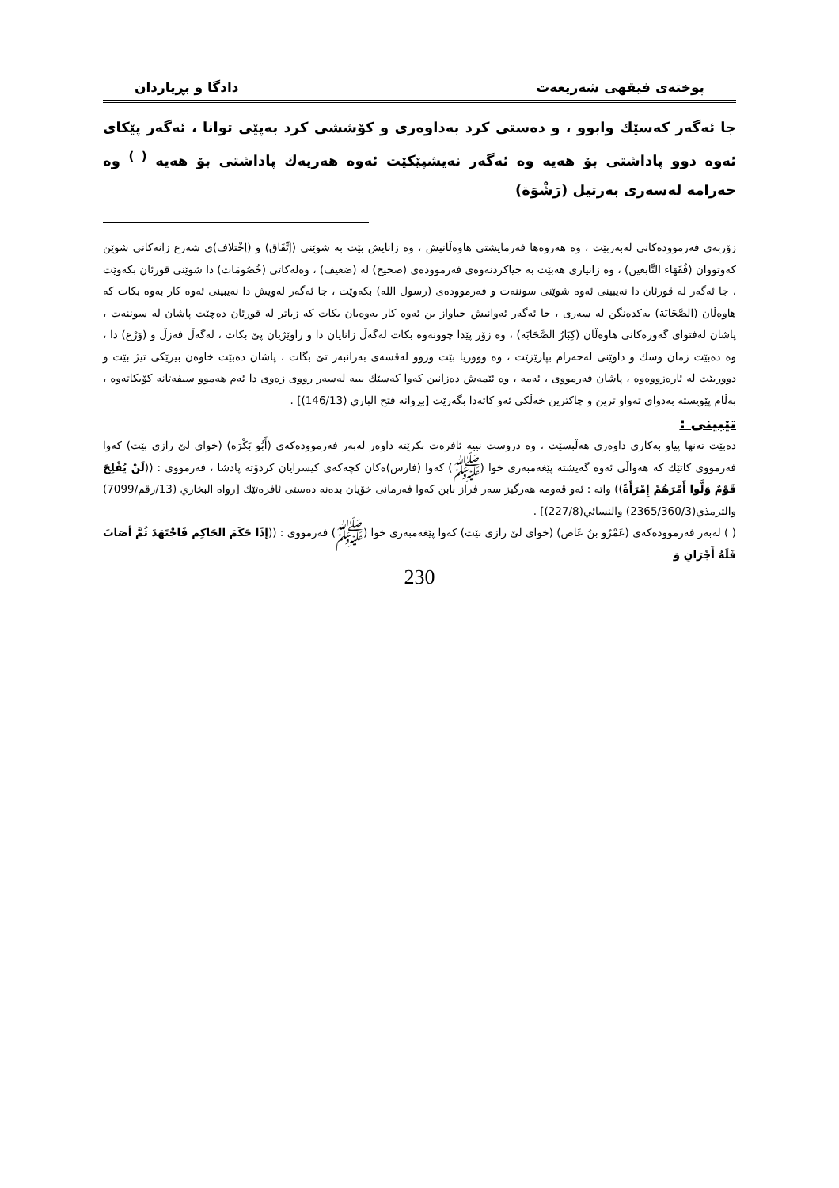پوختەی فیقهی شەریعەت دادگا و بڕیاردان
جا ئەگەر كەسێك وابوو ، و دەستی كرد بەداوەری و كۆششی كرد بەپێی توانا ، ئەگەر پێكای ئەوە دوو پاداشتی بۆ هەیە وە ئەگەر نەیشپێكێت ئەوە هەریەك پاداشتی بۆ هەیە <sup>( )</sup> وە حەرامە لەسەری بەرتیل (رَشْوَة)
زۆربەی فەرموودەكانی لەبەربێت ، وە هەروەها فەرمایشتی هاوەڵانیش ، وە زانایش بێت بە شوێنی (إتِّفَاق) و (إخْتلاف)ی شەرع زانەكانی شوێن كەوتووان (فُقَهَاء التَّابعين) ، وە زانیاری هەبێت بە جیاكردنەوەی فەرموودەی (صحیح) لە (ضعیف) ، وەلەكاتی (خُصُومَات) دا شوێنی قورئان بكەوێت ، جا ئەگەر لە قورئان دا نەیبینی ئەوە شوێنی سوننەت و فەرموودەی (رسول الله) بكەوێت ، جا ئەگەر لەویش دا نەیبینی ئەوە كار بەوە بكات كە هاوەڵان (الصَّحَابَة) یەكدەنگن لە سەری ، جا ئەگەر ئەوانیش جیاواز بن ئەوە كار بەوەیان بكات كە زیاتر لە قورئان دەچێت پاشان لە سوننەت ، پاشان لەفتوای گەورەكانی هاوەڵان (كِبَارُ الصَّحَابَة) ، وە زۆر پێدا چوونەوە بكات لەگەڵ زانایان دا و راوێژیان پێ بكات ، لەگەڵ فەزڵ و (وَرْع) دا ، وە دەبێت زمان وسك و داوێنی لەحەرام بپارێزێت ، وە وووریا بێت وزوو لەقسەی بەرانبەر تێ بگات ، پاشان دەبێت خاوەن بیرێكی تیژ بێت و دووربێت لە ئارەزووەوە ، پاشان فەرمووی ، ئەمە ، وە ئێمەش دەزانین كەوا كەسێك نییە لەسەر رووی زەوی دا ئەم هەموو سیفەتانە كۆبكاتەوە ، بەڵام پێویستە بەدوای تەواو ترین و چاكترین خەڵكی ئەو كاتەدا بگەرێت [بڕوانە فتح الباري (146/13)] .
تێبینی :
دەبێت تەنها پیاو بەكاری داوەری هەڵبسێت ، وە دروست نییە ئافرەت بكرێتە داوەر لەبەر فەرموودەكەی (أَبُو بَكْرَة) (خوای لێ رازی بێت) كەوا فەرمووی كاتێك كە هەواڵی ئەوە گەیشتە پێغەمبەری خوا (ﷺ) كەوا (فارس)ەكان كچەكەی كیسرایان كردۆتە پادشا ، فەرمووی : ((لَنْ يُفْلِحَ قَوْمٌ وَلَّوا أَمْرَهُمْ إِمْرَأَةً)) واتە : ئەو قەومە هەرگیز سەر فراز نابن كەوا فەرمانی خۆیان بدەنە دەستی ئافرەتێك [رواه البخاري (13/رقم/7099) والترمذي(2365/360/3) والنسائي(227/8)] .
( ) لەبەر فەرموودەكەی (عَمْرُو بنُ عَاص) (خوای لێ رازی بێت) كەوا پێغەمبەری خوا (ﷺ) فەرمووی : ((إذَا حَكَمَ الحَاكِم فَاجْتَهَدَ ثُمَّ أصَابَ فَلَهُ أَجْرَانِ وَ
230